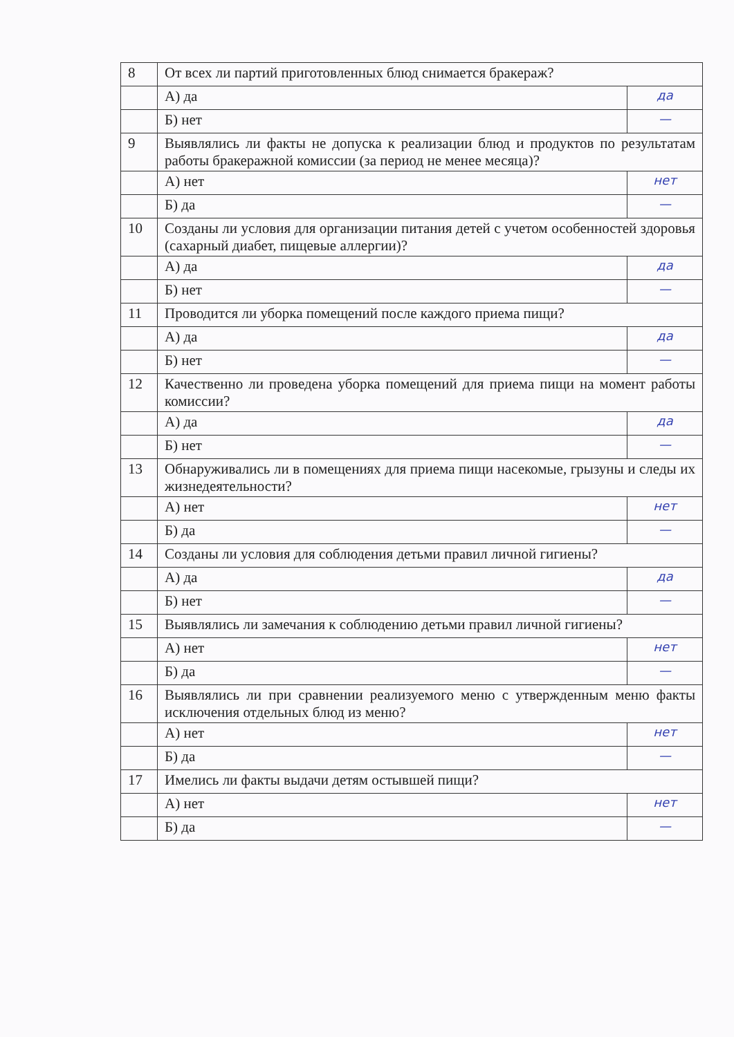| 8 | От всех ли партий приготовленных блюд снимается бракераж? | |
| | А) да | да |
| | Б) нет | — |
| 9 | Выявлялись ли факты не допуска к реализации блюд и продуктов по результатам работы бракеражной комиссии (за период не менее месяца)? | |
| | А) нет | нет |
| | Б) да | — |
| 10 | Созданы ли условия для организации питания детей с учетом особенностей здоровья (сахарный диабет, пищевые аллергии)? | |
| | А) да | да |
| | Б) нет | — |
| 11 | Проводится ли уборка помещений после каждого приема пищи? | |
| | А) да | да |
| | Б) нет | — |
| 12 | Качественно ли проведена уборка помещений для приема пищи на момент работы комиссии? | |
| | А) да | да |
| | Б) нет | — |
| 13 | Обнаруживались ли в помещениях для приема пищи насекомые, грызуны и следы их жизнедеятельности? | |
| | А) нет | нет |
| | Б) да | — |
| 14 | Созданы ли условия для соблюдения детьми правил личной гигиены? | |
| | А) да | да |
| | Б) нет | — |
| 15 | Выявлялись ли замечания к соблюдению детьми правил личной гигиены? | |
| | А) нет | нет |
| | Б) да | — |
| 16 | Выявлялись ли при сравнении реализуемого меню с утвержденным меню факты исключения отдельных блюд из меню? | |
| | А) нет | нет |
| | Б) да | — |
| 17 | Имелись ли факты выдачи детям остывшей пищи? | |
| | А) нет | нет |
| | Б) да | — |